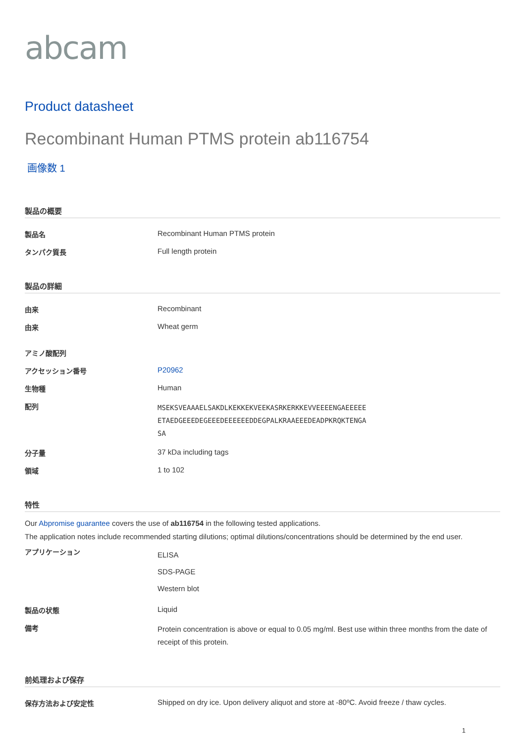abcam
Product datasheet
Recombinant Human PTMS protein ab116754
画像数 1
製品の概要
| 製品名 | Recombinant Human PTMS protein |
| タンパク質長 | Full length protein |
製品の詳細
| 由来 | Recombinant |
| 由来 | Wheat germ |
| アミノ酸配列 | |
| アクセッション番号 | P20962 |
| 生物種 | Human |
| 配列 | MSEKSVEAAAELSAKDLKEKKEKVEEKASRKERKKEVVEEEENGAEEEEE ETAEDGEEEDEGEEEDEEEEEEDDEGPALKRAAEEEDEADPKRQKTENGA SA |
| 分子量 | 37 kDa including tags |
| 領域 | 1 to 102 |
特性
Our Abpromise guarantee covers the use of ab116754 in the following tested applications.
The application notes include recommended starting dilutions; optimal dilutions/concentrations should be determined by the end user.
| アプリケーション | ELISA SDS-PAGE Western blot |
| 製品の状態 | Liquid |
| 備考 | Protein concentration is above or equal to 0.05 mg/ml. Best use within three months from the date of receipt of this protein. |
前処理および保存
| 保存方法および安定性 | Shipped on dry ice. Upon delivery aliquot and store at -80ºC. Avoid freeze / thaw cycles. |
1